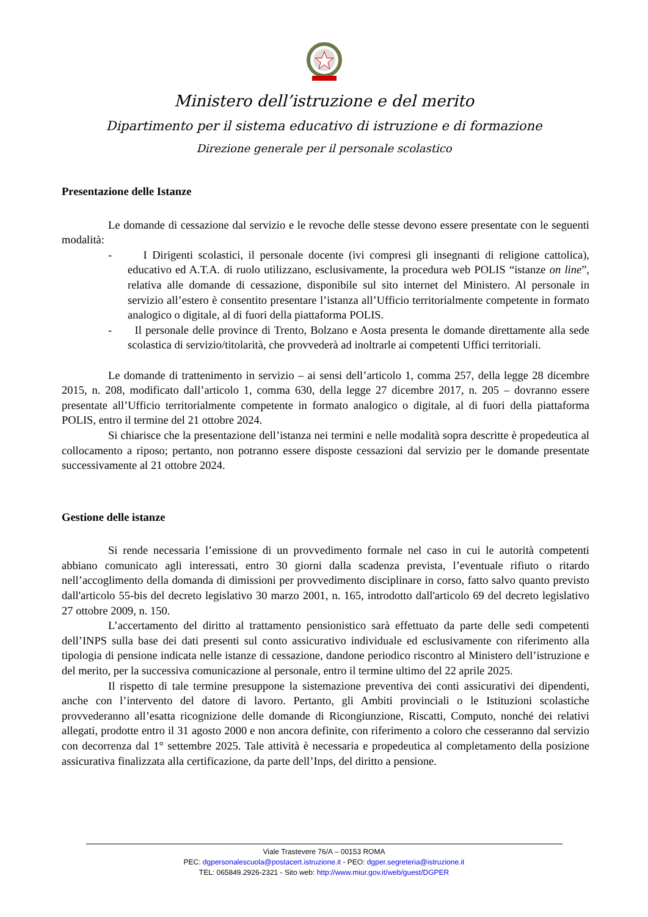Ministero dell’istruzione e del merito
Dipartimento per il sistema educativo di istruzione e di formazione
Direzione generale per il personale scolastico
Presentazione delle Istanze
Le domande di cessazione dal servizio e le revoche delle stesse devono essere presentate con le seguenti modalità:
- I Dirigenti scolastici, il personale docente (ivi compresi gli insegnanti di religione cattolica), educativo ed A.T.A. di ruolo utilizzano, esclusivamente, la procedura web POLIS “istanze on line”, relativa alle domande di cessazione, disponibile sul sito internet del Ministero. Al personale in servizio all’estero è consentito presentare l’istanza all’Ufficio territorialmente competente in formato analogico o digitale, al di fuori della piattaforma POLIS.
- Il personale delle province di Trento, Bolzano e Aosta presenta le domande direttamente alla sede scolastica di servizio/titolarità, che provvederà ad inoltrarle ai competenti Uffici territoriali.
Le domande di trattenimento in servizio – ai sensi dell’articolo 1, comma 257, della legge 28 dicembre 2015, n. 208, modificato dall’articolo 1, comma 630, della legge 27 dicembre 2017, n. 205 – dovranno essere presentate all’Ufficio territorialmente competente in formato analogico o digitale, al di fuori della piattaforma POLIS, entro il termine del 21 ottobre 2024.
Si chiarisce che la presentazione dell’istanza nei termini e nelle modalità sopra descritte è propedeutica al collocamento a riposo; pertanto, non potranno essere disposte cessazioni dal servizio per le domande presentate successivamente al 21 ottobre 2024.
Gestione delle istanze
Si rende necessaria l’emissione di un provvedimento formale nel caso in cui le autorità competenti abbiano comunicato agli interessati, entro 30 giorni dalla scadenza prevista, l’eventuale rifiuto o ritardo nell’accoglimento della domanda di dimissioni per provvedimento disciplinare in corso, fatto salvo quanto previsto dall'articolo 55-bis del decreto legislativo 30 marzo 2001, n. 165, introdotto dall'articolo 69 del decreto legislativo 27 ottobre 2009, n. 150.
L’accertamento del diritto al trattamento pensionistico sarà effettuato da parte delle sedi competenti dell’INPS sulla base dei dati presenti sul conto assicurativo individuale ed esclusivamente con riferimento alla tipologia di pensione indicata nelle istanze di cessazione, dandone periodico riscontro al Ministero dell’istruzione e del merito, per la successiva comunicazione al personale, entro il termine ultimo del 22 aprile 2025.
Il rispetto di tale termine presuppone la sistemazione preventiva dei conti assicurativi dei dipendenti, anche con l’intervento del datore di lavoro. Pertanto, gli Ambiti provinciali o le Istituzioni scolastiche provvederanno all’esatta ricognizione delle domande di Ricongiunzione, Riscatti, Computo, nonché dei relativi allegati, prodotte entro il 31 agosto 2000 e non ancora definite, con riferimento a coloro che cesseranno dal servizio con decorrenza dal 1° settembre 2025. Tale attività è necessaria e propedeutica al completamento della posizione assicurativa finalizzata alla certificazione, da parte dell’Inps, del diritto a pensione.
Viale Trastevere 76/A – 00153 ROMA
PEC: dgpersonalescuola@postacert.istruzione.it - PEO: dgper.segreteria@istruzione.it
TEL: 065849.2926-2321 - Sito web: http://www.miur.gov.it/web/guest/DGPER